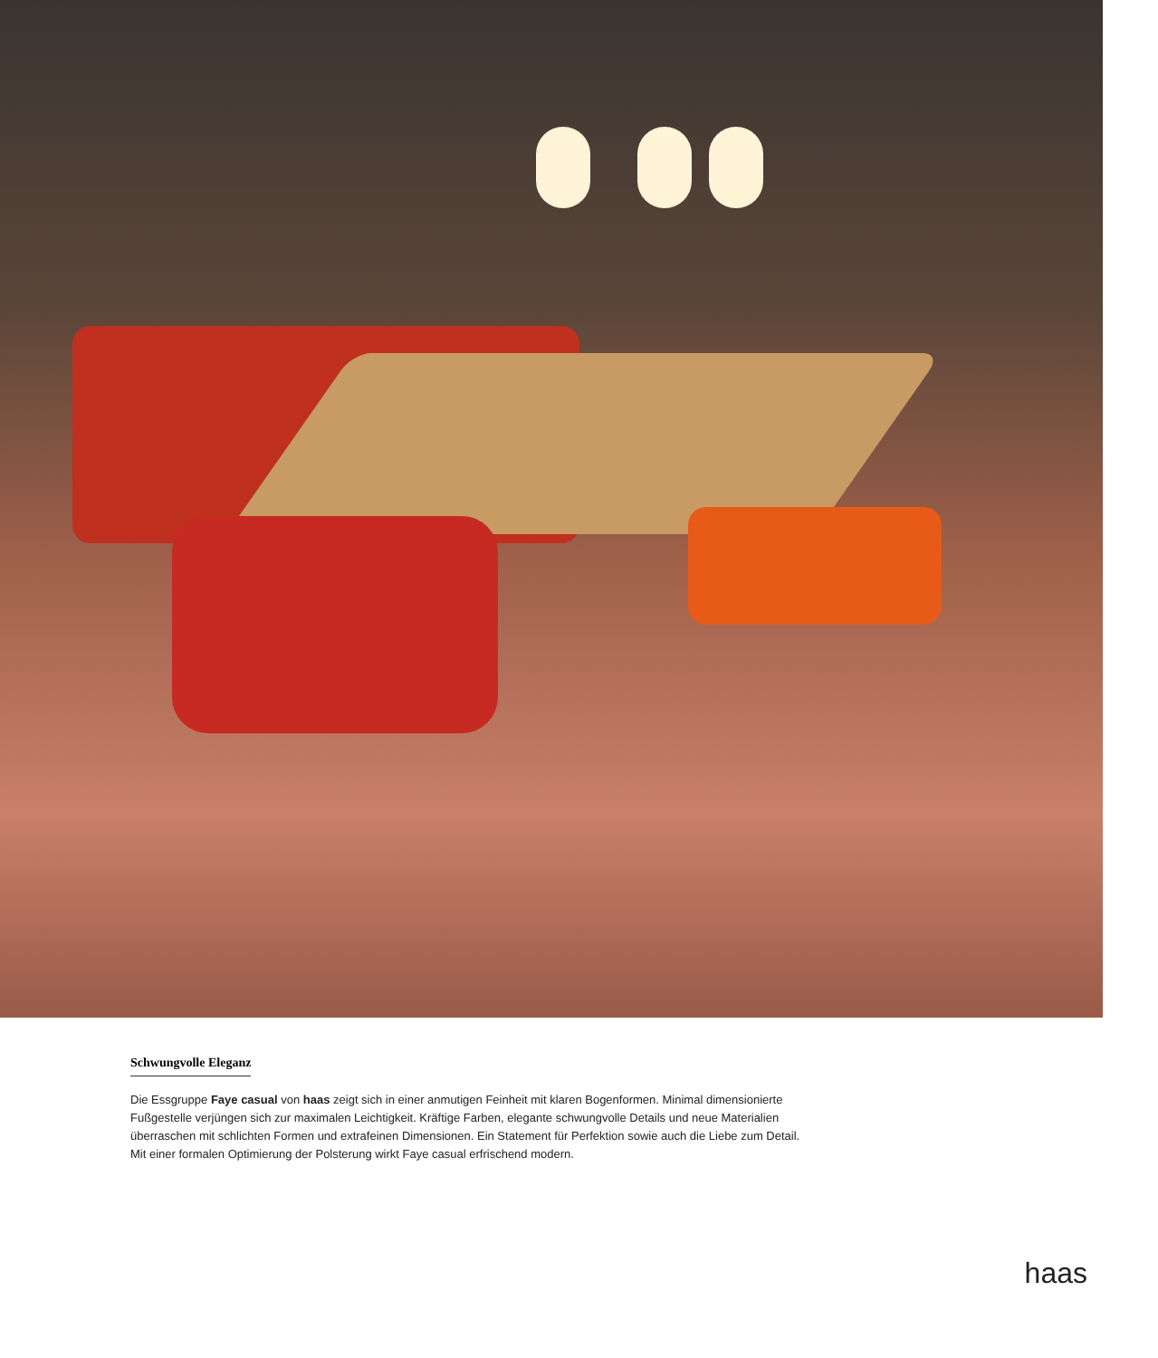Schwungvolle Eleganz
Die Essgruppe Faye casual von haas zeigt sich in einer anmutigen Feinheit mit klaren Bogenformen. Minimal dimensionierte Fußgestelle verjüngen sich zur maximalen Leichtigkeit. Kräftige Farben, elegante schwungvolle Details und neue Materialien überraschen mit schlichten Formen und extrafeinen Dimensionen. Ein Statement für Perfektion sowie auch die Liebe zum Detail. Mit einer formalen Optimierung der Polsterung wirkt Faye casual erfrischend modern.
haas